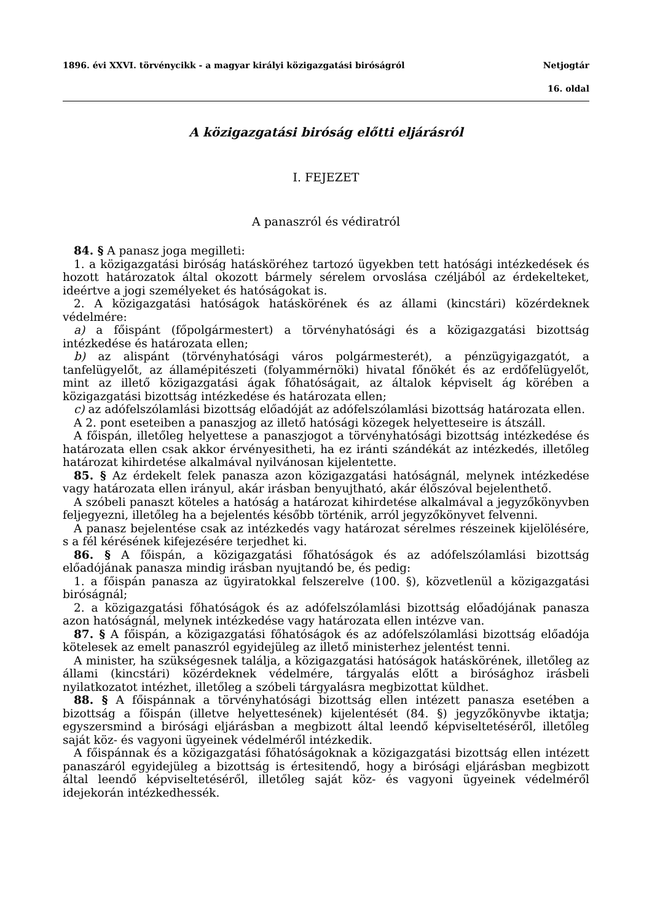1896. évi XXVI. törvénycikk - a magyar királyi közigazgatási biróságról Netjogtár
16. oldal
A közigazgatási biróság előtti eljárásról
I. FEJEZET
A panaszról és védiratról
84. § A panasz joga megilleti:
1. a közigazgatási biróság hatásköréhez tartozó ügyekben tett hatósági intézkedések és hozott határozatok által okozott bármely sérelem orvoslása czéljából az érdekelteket, ideértve a jogi személyeket és hatóságokat is.
2. A közigazgatási hatóságok hatáskörének és az állami (kincstári) közérdeknek védelmére:
a) a főispánt (főpolgármestert) a törvényhatósági és a közigazgatási bizottság intézkedése és határozata ellen;
b) az alispánt (törvényhatósági város polgármesterét), a pénzügyigazgatót, a tanfelügyelőt, az államépitészeti (folyammérnöki) hivatal főnökét és az erdőfelügyelőt, mint az illető közigazgatási ágak főhatóságait, az általok képviselt ág körében a közigazgatási bizottság intézkedése és határozata ellen;
c) az adófelszólamlási bizottság előadóját az adófelszólamlási bizottság határozata ellen.
A 2. pont eseteiben a panaszjog az illető hatósági közegek helyetteseire is átszáll.
A főispán, illetőleg helyettese a panaszjogot a törvényhatósági bizottság intézkedése és határozata ellen csak akkor érvényesitheti, ha ez iránti szándékát az intézkedés, illetőleg határozat kihirdetése alkalmával nyilvánosan kijelentette.
85. § Az érdekelt felek panasza azon közigazgatási hatóságnál, melynek intézkedése vagy határozata ellen irányul, akár irásban benyujtható, akár élőszóval bejelenthető.
A szóbeli panaszt köteles a hatóság a határozat kihirdetése alkalmával a jegyzőkönyvben feljegyezni, illetőleg ha a bejelentés később történik, arról jegyzőkönyvet felvenni.
A panasz bejelentése csak az intézkedés vagy határozat sérelmes részeinek kijelölésére, s a fél kérésének kifejezésére terjedhet ki.
86. § A főispán, a közigazgatási főhatóságok és az adófelszólamlási bizottság előadójának panasza mindig irásban nyujtandó be, és pedig:
1. a főispán panasza az ügyiratokkal felszerelve (100. §), közvetlenül a közigazgatási biróságnál;
2. a közigazgatási főhatóságok és az adófelszólamlási bizottság előadójának panasza azon hatóságnál, melynek intézkedése vagy határozata ellen intézve van.
87. § A főispán, a közigazgatási főhatóságok és az adófelszólamlási bizottság előadója kötelesek az emelt panaszról egyidejüleg az illető ministerhez jelentést tenni.
A minister, ha szükségesnek találja, a közigazgatási hatóságok hatáskörének, illetőleg az állami (kincstári) közérdeknek védelmére, tárgyalás előtt a birósághoz irásbeli nyilatkozatot intézhet, illetőleg a szóbeli tárgyalásra megbizottat küldhet.
88. § A főispánnak a törvényhatósági bizottság ellen intézett panasza esetében a bizottság a főispán (illetve helyettesének) kijelentését (84. §) jegyzőkönyvbe iktatja; egyszersmind a birósági eljárásban a megbizott által leendő képviseltetéséről, illetőleg saját köz- és vagyoni ügyeinek védelméről intézkedik.
A főispánnak és a közigazgatási főhatóságoknak a közigazgatási bizottság ellen intézett panaszáról egyidejüleg a bizottság is értesitendő, hogy a birósági eljárásban megbizott által leendő képviseltetéséről, illetőleg saját köz- és vagyoni ügyeinek védelméről idejekorán intézkedhessék.